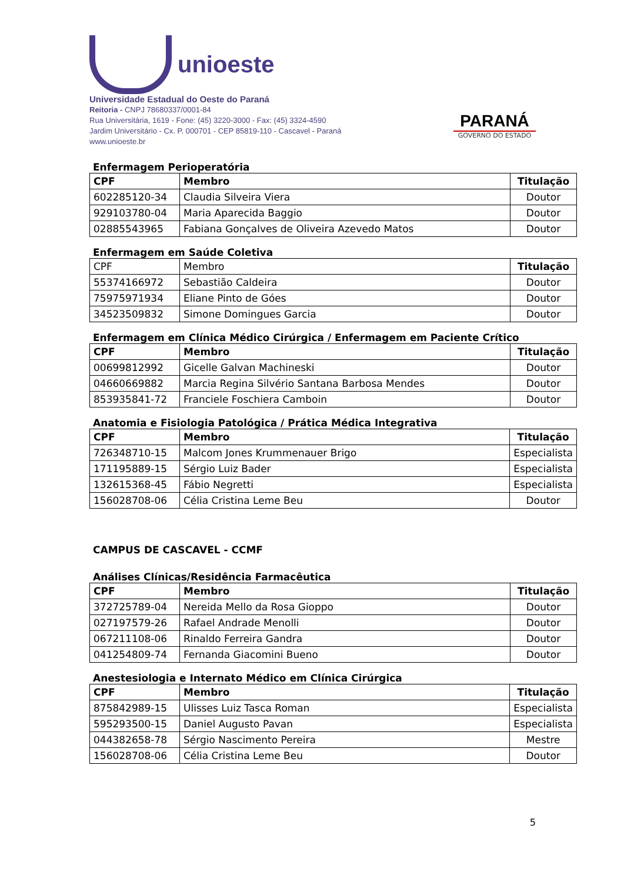unioeste
Universidade Estadual do Oeste do Paraná
Reitoria - CNPJ 78680337/0001-84
Rua Universitária, 1619 - Fone: (45) 3220-3000 - Fax: (45) 3324-4590
Jardim Universitário - Cx. P. 000701 - CEP 85819-110 - Cascavel - Paraná
www.unioeste.br
PARANÁ
GOVERNO DO ESTADO
Enfermagem Perioperatória
| CPF | Membro | Titulação |
| --- | --- | --- |
| 602285120-34 | Claudia Silveira Viera | Doutor |
| 929103780-04 | Maria Aparecida Baggio | Doutor |
| 02885543965 | Fabiana Gonçalves de Oliveira Azevedo Matos | Doutor |
Enfermagem em Saúde Coletiva
| CPF | Membro | Titulação |
| 55374166972 | Sebastião Caldeira | Doutor |
| 75975971934 | Eliane Pinto de Góes | Doutor |
| 34523509832 | Simone Domingues Garcia | Doutor |
Enfermagem em Clínica Médico Cirúrgica / Enfermagem em Paciente Crítico
| CPF | Membro | Titulação |
| --- | --- | --- |
| 00699812992 | Gicelle Galvan Machineski | Doutor |
| 04660669882 | Marcia Regina Silvério Santana Barbosa Mendes | Doutor |
| 853935841-72 | Franciele Foschiera Camboin | Doutor |
Anatomia e Fisiologia Patológica / Prática Médica Integrativa
| CPF | Membro | Titulação |
| --- | --- | --- |
| 726348710-15 | Malcom Jones Krummenauer Brigo | Especialista |
| 171195889-15 | Sérgio Luiz Bader | Especialista |
| 132615368-45 | Fábio Negretti | Especialista |
| 156028708-06 | Célia Cristina Leme Beu | Doutor |
CAMPUS DE CASCAVEL - CCMF
Análises Clínicas/Residência Farmacêutica
| CPF | Membro | Titulação |
| --- | --- | --- |
| 372725789-04 | Nereida Mello da Rosa Gioppo | Doutor |
| 027197579-26 | Rafael Andrade Menolli | Doutor |
| 067211108-06 | Rinaldo Ferreira Gandra | Doutor |
| 041254809-74 | Fernanda Giacomini Bueno | Doutor |
Anestesiologia e Internato Médico em Clínica Cirúrgica
| CPF | Membro | Titulação |
| --- | --- | --- |
| 875842989-15 | Ulisses Luiz Tasca Roman | Especialista |
| 595293500-15 | Daniel Augusto Pavan | Especialista |
| 044382658-78 | Sérgio Nascimento Pereira | Mestre |
| 156028708-06 | Célia Cristina Leme Beu | Doutor |
5